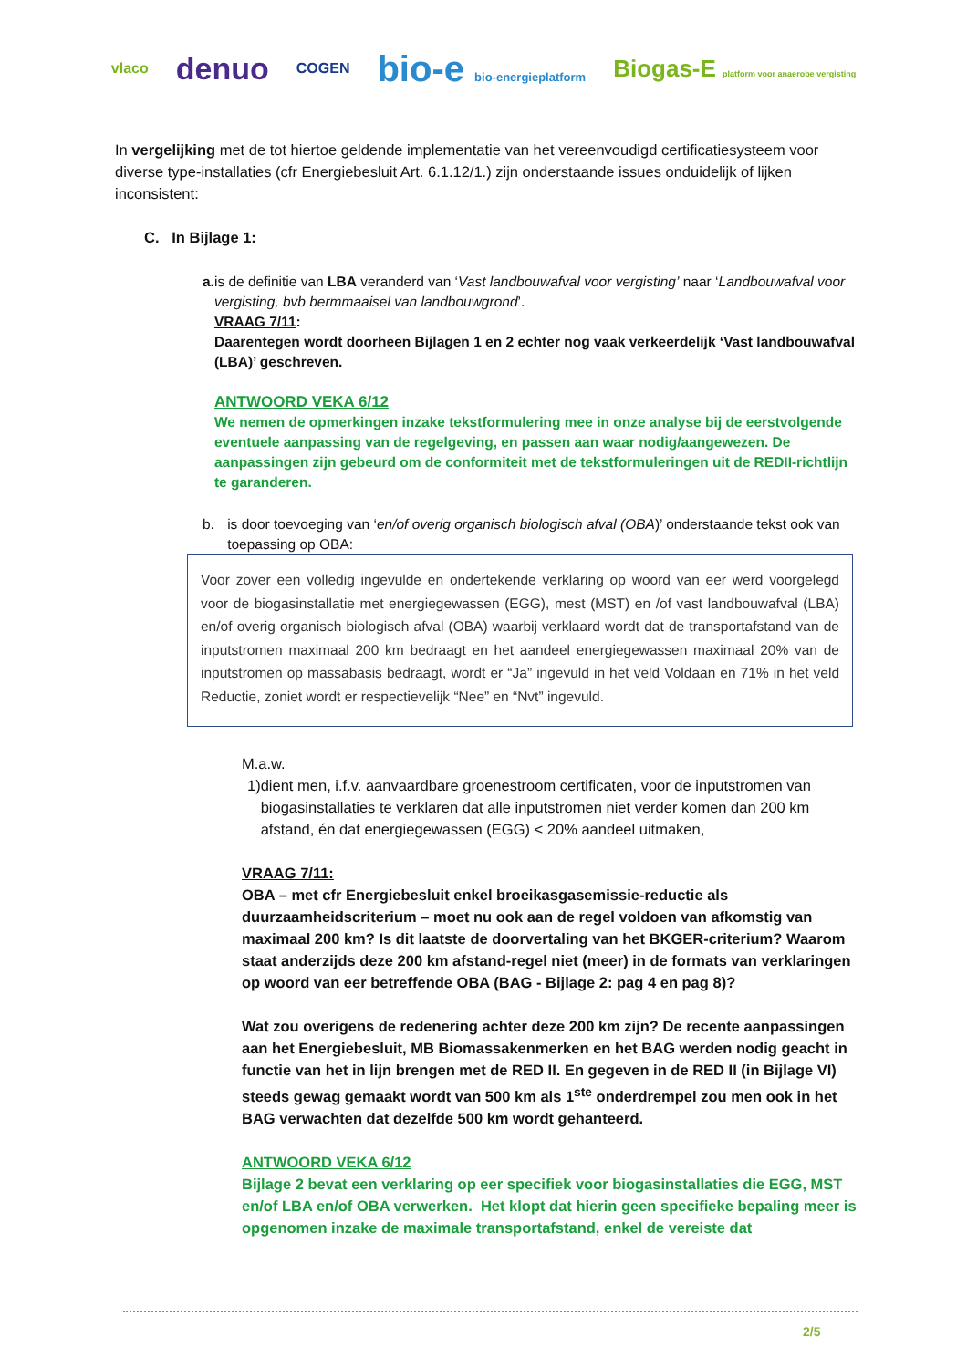vlaco denuo COGEN bio-e bio-energieplatform Biogas-E platform voor anaerobe vergisting
In vergelijking met de tot hiertoe geldende implementatie van het vereenvoudigd certificatiesysteem voor diverse type-installaties (cfr Energiebesluit Art. 6.1.12/1.) zijn onderstaande issues onduidelijk of lijken inconsistent:
C. In Bijlage 1:
a. is de definitie van LBA veranderd van ‘Vast landbouwafval voor vergisting’ naar ‘Landbouwafval voor vergisting, bvb bermmaaisel van landbouwgrond’.
VRAAG 7/11:
Daarentegen wordt doorheen Bijlagen 1 en 2 echter nog vaak verkeerdelijk ‘Vast landbouwafval (LBA)’ geschreven.
ANTWOORD VEKA 6/12
We nemen de opmerkingen inzake tekstformulering mee in onze analyse bij de eerstvolgende eventuele aanpassing van de regelgeving, en passen aan waar nodig/aangewezen. De aanpassingen zijn gebeurd om de conformiteit met de tekstformuleringen uit de REDII-richtlijn te garanderen.
b. is door toevoeging van ‘en/of overig organisch biologisch afval (OBA)’ onderstaande tekst ook van toepassing op OBA:
Voor zover een volledig ingevulde en ondertekende verklaring op woord van eer werd voorgelegd voor de biogasinstallatie met energiegewassen (EGG), mest (MST) en /of vast landbouwafval (LBA) en/of overig organisch biologisch afval (OBA) waarbij verklaard wordt dat de transportafstand van de inputstromen maximaal 200 km bedraagt en het aandeel energiegewassen maximaal 20% van de inputstromen op massabasis bedraagt, wordt er “Ja” ingevuld in het veld Voldaan en 71% in het veld Reductie, zoniet wordt er respectievelijk “Nee” en “Nvt” ingevuld.
M.a.w.
1) dient men, i.f.v. aanvaardbare groenestroom certificaten, voor de inputstromen van biogasinstallaties te verklaren dat alle inputstromen niet verder komen dan 200 km afstand, én dat energiegewassen (EGG) < 20% aandeel uitmaken,
VRAAG 7/11:
OBA – met cfr Energiebesluit enkel broeikasgasemissie-reductie als duurzaamheidscriterium – moet nu ook aan de regel voldoen van afkomstig van maximaal 200 km? Is dit laatste de doorvertaling van het BKGER-criterium? Waarom staat anderzijds deze 200 km afstand-regel niet (meer) in de formats van verklaringen op woord van eer betreffende OBA (BAG - Bijlage 2: pag 4 en pag 8)?
Wat zou overigens de redenering achter deze 200 km zijn? De recente aanpassingen aan het Energiebesluit, MB Biomassakenmerken en het BAG werden nodig geacht in functie van het in lijn brengen met de RED II. En gegeven in de RED II (in Bijlage VI) steeds gewag gemaakt wordt van 500 km als 1<sup>ste</sup> onderdrempel zou men ook in het BAG verwachten dat dezelfde 500 km wordt gehanteerd.
ANTWOORD VEKA 6/12
Bijlage 2 bevat een verklaring op eer specifiek voor biogasinstallaties die EGG, MST en/of LBA en/of OBA verwerken. Het klopt dat hierin geen specifieke bepaling meer is opgenomen inzake de maximale transportafstand, enkel de vereiste dat
2/5